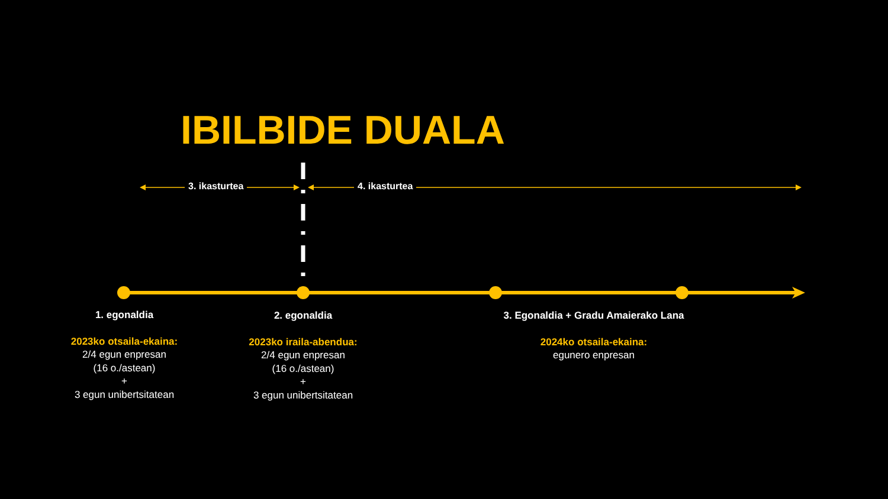IBILBIDE DUALA
3. ikasturtea 4. ikasturtea
1. egonaldia
2023ko otsaila-ekaina:
2/4 egun enpresan
(16 o./astean)
+
3 egun unibertsitatean
2. egonaldia
2023ko iraila-abendua:
2/4 egun enpresan
(16 o./astean)
+
3 egun unibertsitatean
3. Egonaldia + Gradu Amaierako Lana
2024ko otsaila-ekaina:
egunero enpresan